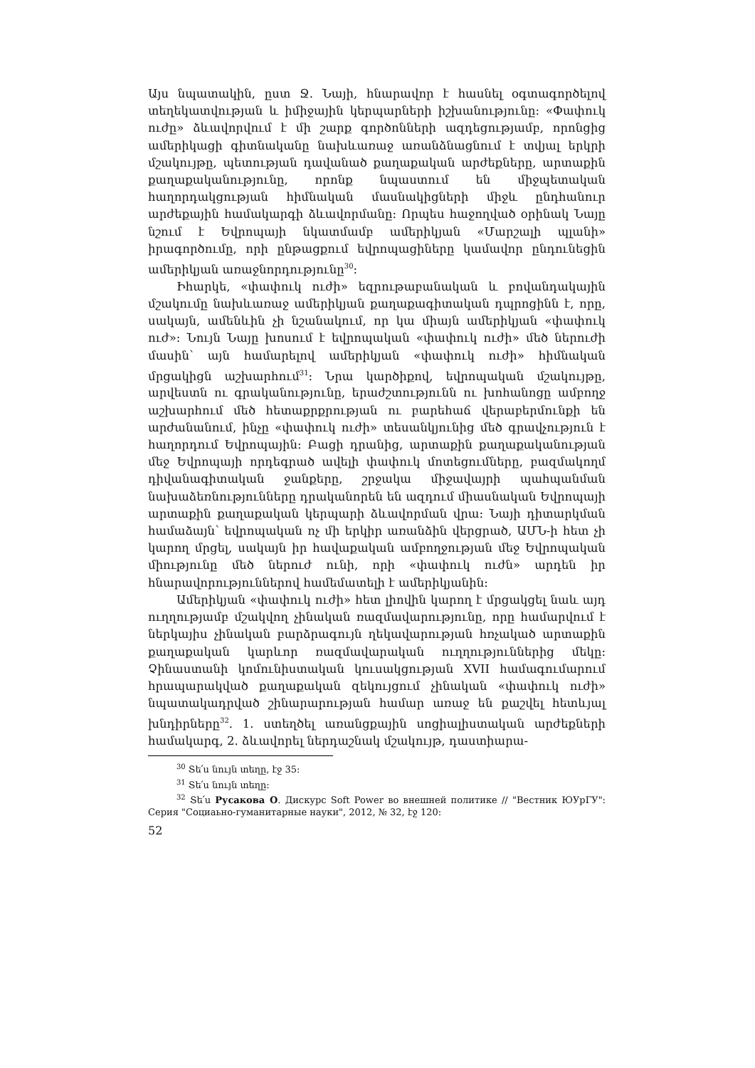Այս նպատակին, ըստ Ջ. Նայի, հնարավոր է հասնել օգտագործելով տեղեկատվության և իմիջային կերպարների իշխանությունը: «Փափուկ ուժը» ձևավորվում է մի շարք գործոնների ազդեցությամբ, որոնցից ամերիկացի գիտնականը նախևառաջ առանձնացնում է տվյալ երկրի մշակույթը, պետության դավանած քաղաքական արժեքները, արտաքին քաղաքականությունը, որոնք նպաստում են միջպետական հաղորդակցության հիմնական մասնակիցների միջև ընդհանուր արժեքային համակարգի ձևավորմանը: Որպես հաջողված օրինակ Նայը նշում է Եվրոպայի նկատմամբ ամերիկյան «Մարշալի պլանի» իրագործումը, որի ընթացքում եվրոպացիները կամավոր ընդունեցին ամերիկյան առաջնորդությունը<sup>30</sup>:
Իհարկե, «փափուկ ուժի» եզրութաբանական և բովանդակային մշակումը նախևառաջ ամերիկյան քաղաքագիտական դպրոցինն է, որը, սակայն, ամենևին չի նշանակում, որ կա միայն ամերիկյան «փափուկ ուժ»: Նույն Նայը խոսում է եվրոպական «փափուկ ուժի» մեծ ներուժի մասին՝ այն համարելով ամերիկյան «փափուկ ուժի» հիմնական մրցակիցն աշխարհում<sup>31</sup>: Նրա կարծիքով, եվրոպական մշակույթը, արվեստն ու գրականությունը, երաժշտությունն ու խոհանոցը ամբողջ աշխարհում մեծ հետաքրքրության ու բարեհաճ վերաբերմունքի են արժանանում, ինչը «փափուկ ուժի» տեսանկյունից մեծ գրավչություն է հաղորդում Եվրոպային: Բացի դրանից, արտաքին քաղաքականության մեջ Եվրոպայի որդեգրած ավելի փափուկ մոտեցումները, բազմակողմ դիվանագիտական ջանքերը, շրջակա միջավայրի պահպանման նախաձեռնությունները դրականորեն են ազդում միասնական Եվրոպայի արտաքին քաղաքական կերպարի ձևավորման վրա: Նայի դիտարկման համաձայն՝ եվրոպական ոչ մի երկիր առանձին վերցրած, ԱՄՆ-ի հետ չի կարող մրցել, սակայն իր հավաքական ամբողջության մեջ Եվրոպական միությունը մեծ ներուժ ունի, որի «փափուկ ուժն» արդեն իր հնարավորություններով համեմատելի է ամերիկյանին:
Ամերիկյան «փափուկ ուժի» հետ լիովին կարող է մրցակցել նաև այդ ուղղությամբ մշակվող չինական ռազմավարությունը, որը համարվում է ներկայիս չինական բարձրագույն ղեկավարության հռչակած արտաքին քաղաքական կարևոր ռազմավարական ուղղություններից մեկը: Չինաստանի կոմունիստական կուսակցության XVII համագումարում հրապարակված քաղաքական զեկույցում չինական «փափուկ ուժի» նպատակադրված շինարարության համար առաջ են քաշվել հետևյալ խնդիրները<sup>32</sup>. 1. ստեղծել առանցքային սոցիալիստական արժեքների համակարգ, 2. ձևավորել ներդաշնակ մշակույթ, դաստիարա-
<sup>30</sup> Տե՛ս նույն տեղը, էջ 35:
<sup>31</sup> Տե՛ս նույն տեղը:
<sup>32</sup> Տե՛ս Русакова О. Дискурс Soft Power во внешней политике // "Вестник ЮУрГУ": Серия "Социаьно-гуманитарные науки", 2012, № 32, էջ 120:
52